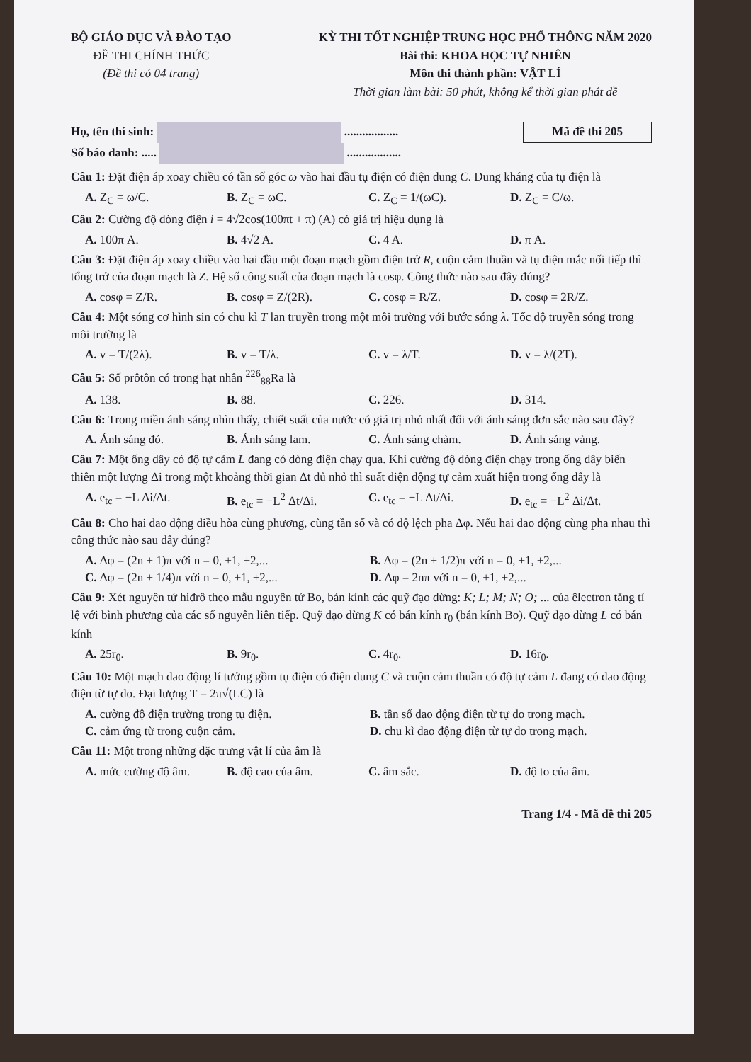BỘ GIÁO DỤC VÀ ĐÀO TẠO
ĐỀ THI CHÍNH THỨC
(Đề thi có 04 trang)
KỲ THI TỐT NGHIỆP TRUNG HỌC PHỔ THÔNG NĂM 2020
Bài thi: KHOA HỌC TỰ NHIÊN
Môn thi thành phần: VẬT LÍ
Thời gian làm bài: 50 phút, không kể thời gian phát đề
Họ, tên thí sinh: ..................
Số báo danh: ..... ..................
Mã đề thi 205
Câu 1: Đặt điện áp xoay chiều có tần số góc ω vào hai đầu tụ điện có điện dung C. Dung kháng của tụ điện là
A. Z<sub>C</sub> = ω/C. B. Z<sub>C</sub> = ωC. C. Z<sub>C</sub> = 1/(ωC). D. Z<sub>C</sub> = C/ω.
Câu 2: Cường độ dòng điện i = 4√2cos(100πt + π) (A) có giá trị hiệu dụng là
A. 100π A. B. 4√2 A. C. 4 A. D. π A.
Câu 3: Đặt điện áp xoay chiều vào hai đầu một đoạn mạch gồm điện trở R, cuộn cảm thuần và tụ điện mắc nối tiếp thì tổng trở của đoạn mạch là Z. Hệ số công suất của đoạn mạch là cosφ. Công thức nào sau đây đúng?
A. cosφ = Z/R. B. cosφ = Z/(2R). C. cosφ = R/Z. D. cosφ = 2R/Z.
Câu 4: Một sóng cơ hình sin có chu kì T lan truyền trong một môi trường với bước sóng λ. Tốc độ truyền sóng trong môi trường là
A. v = T/(2λ). B. v = T/λ. C. v = λ/T. D. v = λ/(2T).
Câu 5: Số prôtôn có trong hạt nhân <sup>226</sup><sub>88</sub>Ra là
A. 138. B. 88. C. 226. D. 314.
Câu 6: Trong miền ánh sáng nhìn thấy, chiết suất của nước có giá trị nhỏ nhất đối với ánh sáng đơn sắc nào sau đây?
A. Ánh sáng đỏ. B. Ánh sáng lam. C. Ánh sáng chàm. D. Ánh sáng vàng.
Câu 7: Một ống dây có độ tự cảm L đang có dòng điện chạy qua. Khi cường độ dòng điện chạy trong ống dây biến thiên một lượng Δi trong một khoảng thời gian Δt đủ nhỏ thì suất điện động tự cảm xuất hiện trong ống dây là
A. e<sub>tc</sub> = −L Δi/Δt. B. e<sub>tc</sub> = −L<sup>2</sup> Δt/Δi. C. e<sub>tc</sub> = −L Δt/Δi. D. e<sub>tc</sub> = −L<sup>2</sup> Δi/Δt.
Câu 8: Cho hai dao động điều hòa cùng phương, cùng tần số và có độ lệch pha Δφ. Nếu hai dao động cùng pha nhau thì công thức nào sau đây đúng?
A. Δφ = (2n + 1)π với n = 0, ±1, ±2,... B. Δφ = (2n + 1/2)π với n = 0, ±1, ±2,... C. Δφ = (2n + 1/4)π với n = 0, ±1, ±2,... D. Δφ = 2nπ với n = 0, ±1, ±2,...
Câu 9: Xét nguyên tử hiđrô theo mẫu nguyên tử Bo, bán kính các quỹ đạo dừng: K; L; M; N; O; ... của êlectron tăng tỉ lệ với bình phương của các số nguyên liên tiếp. Quỹ đạo dừng K có bán kính r<sub>0</sub> (bán kính Bo). Quỹ đạo dừng L có bán kính
A. 25r<sub>0</sub>. B. 9r<sub>0</sub>. C. 4r<sub>0</sub>. D. 16r<sub>0</sub>.
Câu 10: Một mạch dao động lí tưởng gồm tụ điện có điện dung C và cuộn cảm thuần có độ tự cảm L đang có dao động điện từ tự do. Đại lượng T = 2π√(LC) là
A. cường độ điện trường trong tụ điện. B. tần số dao động điện từ tự do trong mạch. C. cảm ứng từ trong cuộn cảm. D. chu kì dao động điện từ tự do trong mạch.
Câu 11: Một trong những đặc trưng vật lí của âm là
A. mức cường độ âm. B. độ cao của âm. C. âm sắc. D. độ to của âm.
Trang 1/4 - Mã đề thi 205